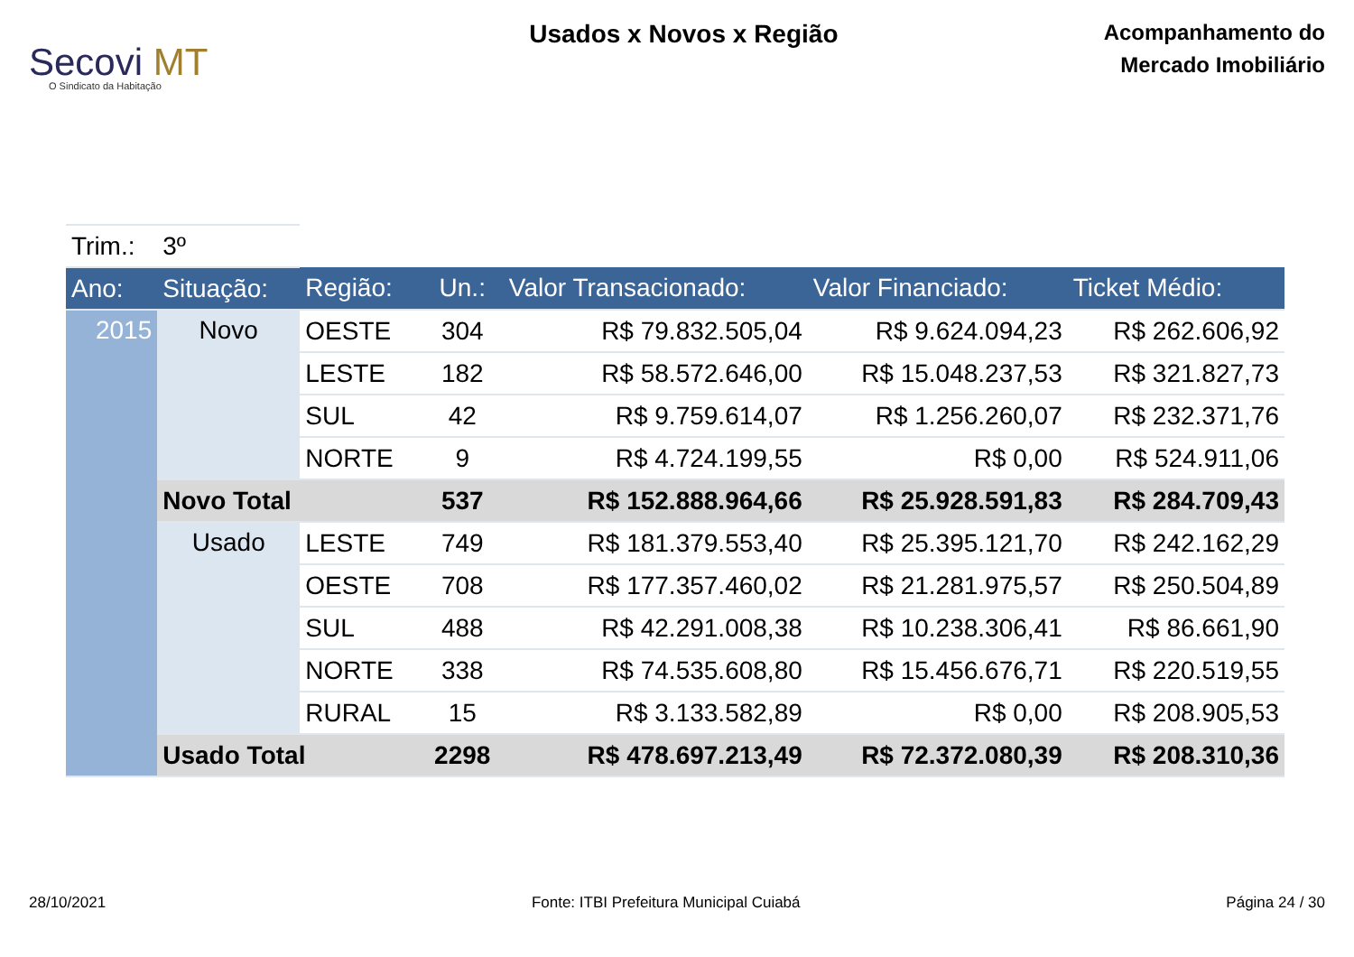Secovi MT
O Sindicato da Habitação
Usados x Novos x Região
Acompanhamento do
Mercado Imobiliário
| Trim.: | 3º | | | | | |
| Ano: | Situação: | Região: | Un.: | Valor Transacionado: | Valor Financiado: | Ticket Médio: |
| 2015 | Novo | OESTE | 304 | R$ 79.832.505,04 | R$ 9.624.094,23 | R$ 262.606,92 |
| | | LESTE | 182 | R$ 58.572.646,00 | R$ 15.048.237,53 | R$ 321.827,73 |
| | | SUL | 42 | R$ 9.759.614,07 | R$ 1.256.260,07 | R$ 232.371,76 |
| | | NORTE | 9 | R$ 4.724.199,55 | R$ 0,00 | R$ 524.911,06 |
| | Novo Total | | 537 | R$ 152.888.964,66 | R$ 25.928.591,83 | R$ 284.709,43 |
| | Usado | LESTE | 749 | R$ 181.379.553,40 | R$ 25.395.121,70 | R$ 242.162,29 |
| | | OESTE | 708 | R$ 177.357.460,02 | R$ 21.281.975,57 | R$ 250.504,89 |
| | | SUL | 488 | R$ 42.291.008,38 | R$ 10.238.306,41 | R$ 86.661,90 |
| | | NORTE | 338 | R$ 74.535.608,80 | R$ 15.456.676,71 | R$ 220.519,55 |
| | | RURAL | 15 | R$ 3.133.582,89 | R$ 0,00 | R$ 208.905,53 |
| | Usado Total | | 2298 | R$ 478.697.213,49 | R$ 72.372.080,39 | R$ 208.310,36 |
28/10/2021 Fonte: ITBI Prefeitura Municipal Cuiabá Página 24 / 30